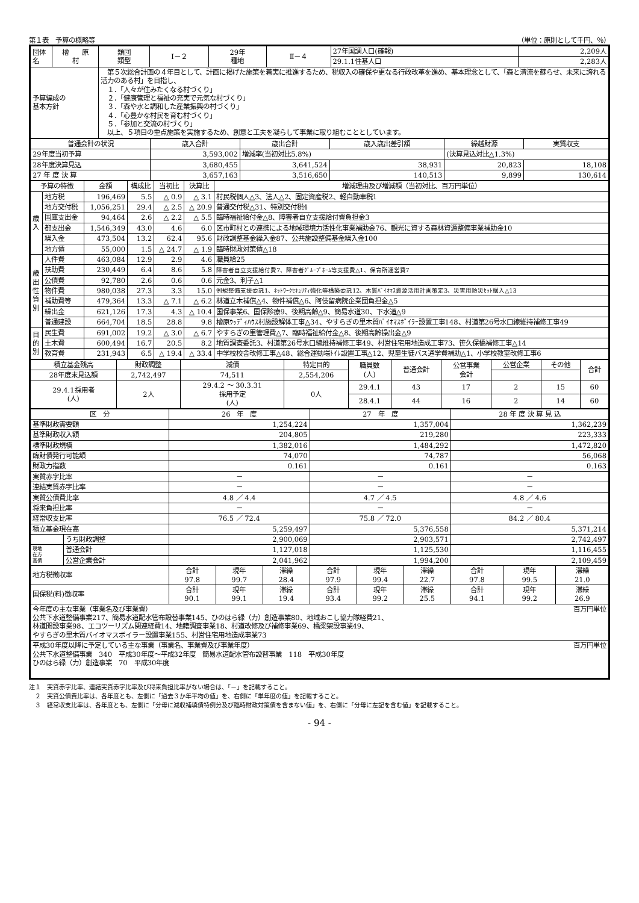第１表　予算の概略等 （単位：原則として千円、％）
| 団体名 | 檜 原 村 | 類団 類型 | Ⅰ－２ | 29年 種地 | Ⅱ－４ | 27年国調人口(確報) | 2,209人 |
| | | | | | | 29.1.1住基人口 | 2,283人 |
| 予算編成の 基本方針 | | 第５次総合計画の４年目として、計画に掲げた施策を着実に推進するため、税収入の確保や更なる行政改革を進め、基本理念として、「森と清流を蘇らせ、未来に誇れる活力のある村」を目指し、 １．「人々が住みたくなる村づくり」 ２．「健康管理と福祉の充実で元気な村づくり」 ３．「森や水と調和した産業振興の村づくり」 ４．「心豊かな村民を育む村づくり」 ５．「参加と交流の村づくり」 以上、５項目の重点施策を実施するため、創意と工夫を凝らして事業に取り組むこととしています。 | | | | | |
| 普通会計の状況 | 歳入合計 | 歳出合計 | 歳入歳出差引額 | 繰越財源 | 実質収支 |
| --- | --- | --- | --- | --- | --- |
| 29年度当初予算 | 3,593,002 | 増減率(当初対比5.8%) | | (決算見込対比△1.3%) | |
| 28年度決算見込 | 3,680,455 | 3,641,524 | 38,931 | 20,823 | 18,108 |
| 27 年 度 決 算 | 3,657,163 | 3,516,650 | 140,513 | 9,899 | 130,614 |
| 予算の特徴 | | 金額 | 構成比 | 当初比 | 決算比 | 増減理由及び増減額（当初対比、百万円単位） |
| --- | --- | --- | --- | --- | --- | --- |
| 歳 入 | 地方税 | 196,469 | 5.5 | △ 0.9 | △ 3.1 | 村民税個人△3、法人△2、固定資産税2、軽自動車税1 |
| | 地方交付税 | 1,056,251 | 29.4 | △ 2.5 | △ 20.9 | 普通交付税△31、特別交付税4 |
| | 国庫支出金 | 94,464 | 2.6 | △ 2.2 | △ 5.5 | 臨時福祉給付金△8、障害者自立支援給付費負担金3 |
| | 都支出金 | 1,546,349 | 43.0 | 4.6 | 6.0 | 区市町村との連携による地域環境力活性化事業補助金76、観光に資する森林資源整備事業補助金10 |
| | 繰入金 | 473,504 | 13.2 | 62.4 | 95.6 | 財政調整基金繰入金87、公共施設整備基金繰入金100 |
| | 地方債 | 55,000 | 1.5 | △ 24.7 | △ 1.9 | 臨時財政対策債△18 |
| 歳 出 性 質 別 | 人件費 | 463,084 | 12.9 | 2.9 | 4.6 | 職員給25 |
| | 扶助費 | 230,449 | 6.4 | 8.6 | 5.8 | 障害者自立支援給付費7、障害者ｸﾞﾙｰﾌﾟﾎｰﾑ等支援費△1、保育所運営費7 |
| | 公債費 | 92,780 | 2.6 | 0.6 | 0.6 | 元金3、利子△1 |
| | 物件費 | 980,038 | 27.3 | 3.3 | 15.0 | 例規整備支援委託1、ﾈｯﾄﾜｰｸｾｷｭﾘﾃｨ強化等構築委託12、木質ﾊﾞｲｵﾏｽ資源活用計画策定3、災害用防災ｾｯﾄ購入△13 |
| | 補助費等 | 479,364 | 13.3 | △ 7.1 | △ 6.2 | 林道立木補償△4、物件補償△6、阿伎留病院企業団負担金△5 |
| | 繰出金 | 621,126 | 17.3 | 4.3 | △ 10.4 | 国保事業6、国保診療9、後期高齢△9、簡易水道30、下水道△9 |
| | 普通建設 | 664,704 | 18.5 | 28.8 | 9.8 | 檜原ｳｯﾃﾞｨﾊｳｽ村施設解体工事△34、やすらぎの里木質ﾊﾞｲｵﾏｽﾎﾞｲﾗｰ設置工事148、村道第26号水口線維持補修工事49 |
| 目 的 別 | 民生費 | 691,002 | 19.2 | △ 3.0 | △ 6.7 | やすらぎの里管理費△7、臨時福祉給付金△8、後期高齢操出金△9 |
| | 土木費 | 600,494 | 16.7 | 20.5 | 8.2 | 地質調査委託3、村道第26号水口線維持補修工事49、村営住宅用地造成工事73、笹久保橋補修工事△14 |
| | 教育費 | 231,943 | 6.5 | △ 19.4 | △ 33.4 | 中学校校舎改修工事△48、総合運動場ﾄｲﾚ設置工事△12、児童生徒バス通学費補助△1、小学校教室改修工事6 |
| 積立基金残高 | 財政調整 | 減債 | 特定目的 | 職員数 (人) | 普通会計 | 公営事業 会計 | 公営企業 | その他 | 合計 |
| 28年度末見込額 | 2,742,497 | 74,511 | 2,554,206 | | | | | | |
| 29.4.1採用者 (人) | 2人 | 29.4.2 ～ 30.3.31 採用予定 (人) | 0人 | 29.4.1 | 43 | 17 | 2 | 15 | 60 |
| | | | | 28.4.1 | 44 | 16 | 2 | 14 | 60 |
| 区 分 | | 26 年 度 | | | 27 年 度 | | | 28 年 度 決 算 見 込 | | |
| --- | --- | --- | --- | --- | --- | --- | --- | --- | --- | --- |
| 基準財政需要額 | | 1,254,224 | | | 1,357,004 | | | 1,362,239 | | |
| 基準財政収入額 | | 204,805 | | | 219,280 | | | 223,333 | | |
| 標準財政規模 | | 1,382,016 | | | 1,484,292 | | | 1,472,820 | | |
| 臨財債発行可能額 | | 74,070 | | | 74,787 | | | 56,068 | | |
| 財政力指数 | | 0.161 | | | 0.161 | | | 0.163 | | |
| 実質赤字比率 | | － | | | － | | | － | | |
| 連結実質赤字比率 | | － | | | － | | | － | | |
| 実質公債費比率 | | 4.8 ／ 4.4 | | | 4.7 ／ 4.5 | | | 4.8 ／ 4.6 | | |
| 将来負担比率 | | － | | | － | | | － | | |
| 経常収支比率 | | 76.5 ／ 72.4 | | | 75.8 ／ 72.0 | | | 84.2 ／ 80.4 | | |
| 積立基金現在高 | | 5,259,497 | | | 5,376,558 | | | 5,371,214 | | |
| | うち財政調整 | 2,900,069 | | | 2,903,571 | | | 2,742,497 | | |
| 現地 在方 高債 | 普通会計 | 1,127,018 | | | 1,125,530 | | | 1,116,455 | | |
| | 公営企業会計 | 2,041,962 | | | 1,994,200 | | | 2,109,459 | | |
| 地方税徴収率 | | 合計 97.8 | 現年 99.7 | 滞繰 28.4 | 合計 97.9 | 現年 99.4 | 滞繰 22.7 | 合計 97.8 | 現年 99.5 | 滞繰 21.0 |
| 国保税(料)徴収率 | | 合計 90.1 | 現年 99.1 | 滞繰 19.4 | 合計 93.4 | 現年 99.2 | 滞繰 25.5 | 合計 94.1 | 現年 99.2 | 滞繰 26.9 |
| 今年度の主な事業（事業名及び事業費） 百万円単位 公共下水道整備事業217、簡易水道配水管布設替事業145、ひのはら緑（力）創造事業80、地域おこし協力隊経費21、 林道開設事業98、エコツーリズム関連経費14、地籍調査事業18、村道改修及び補修事業69、橋梁架設事業49、 やすらぎの里木質バイオマスボイラー設置事業155、村営住宅用地造成事業73 | | | | | | | | | | |
| 平成30年度以降に予定している主な事業（事業名、事業費及び事業年度） 百万円単位 公共下水道整備事業 340 平成30年度～平成32年度 簡易水道配水管布設替事業 118 平成30年度 ひのはら緑（力）創造事業 70 平成30年度 | | | | | | | | | | |
注１　実質赤字比率、連結実質赤字比率及び将来負担比率がない場合は、「－」を記載すること。
　２　実質公債費比率は、各年度とも、左側に「過去３か年平均の値」を、右側に「単年度の値」を記載すること。
　３　経常収支比率は、各年度とも、左側に「分母に減収補填債特例分及び臨時財政対策債を含まない値」を、右側に「分母に左記を含む値」を記載すること。
- 94 -